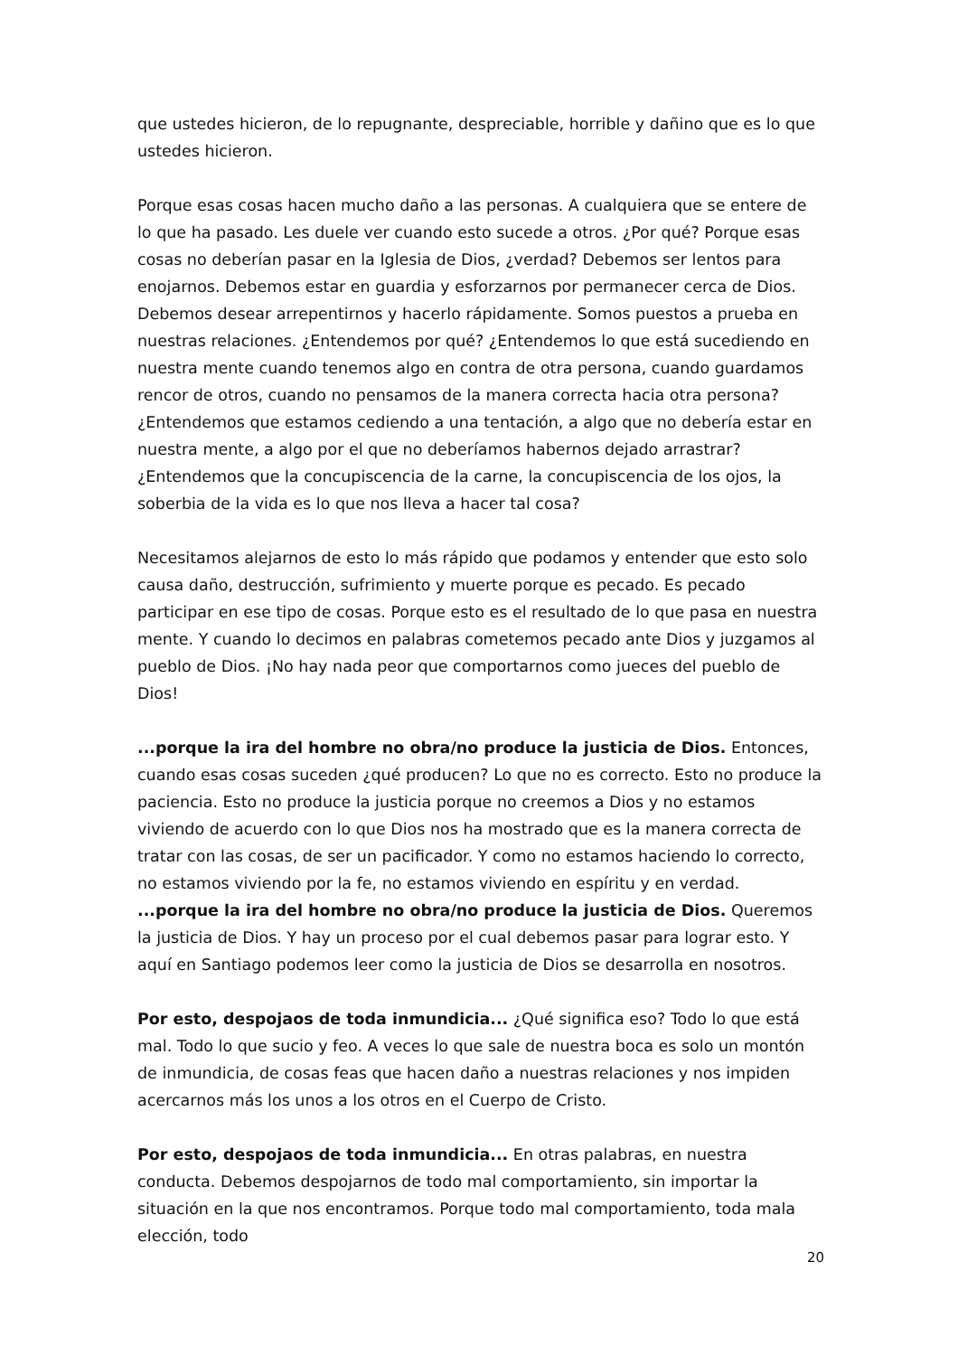que ustedes hicieron, de lo repugnante, despreciable, horrible y dañino que es lo que ustedes hicieron.
Porque esas cosas hacen mucho daño a las personas. A cualquiera que se entere de lo que ha pasado. Les duele ver cuando esto sucede a otros. ¿Por qué? Porque esas cosas no deberían pasar en la Iglesia de Dios, ¿verdad? Debemos ser lentos para enojarnos. Debemos estar en guardia y esforzarnos por permanecer cerca de Dios. Debemos desear arrepentirnos y hacerlo rápidamente. Somos puestos a prueba en nuestras relaciones. ¿Entendemos por qué? ¿Entendemos lo que está sucediendo en nuestra mente cuando tenemos algo en contra de otra persona, cuando guardamos rencor de otros, cuando no pensamos de la manera correcta hacia otra persona? ¿Entendemos que estamos cediendo a una tentación, a algo que no debería estar en nuestra mente, a algo por el que no deberíamos habernos dejado arrastrar? ¿Entendemos que la concupiscencia de la carne, la concupiscencia de los ojos, la soberbia de la vida es lo que nos lleva a hacer tal cosa?
Necesitamos alejarnos de esto lo más rápido que podamos y entender que esto solo causa daño, destrucción, sufrimiento y muerte porque es pecado. Es pecado participar en ese tipo de cosas. Porque esto es el resultado de lo que pasa en nuestra mente. Y cuando lo decimos en palabras cometemos pecado ante Dios y juzgamos al pueblo de Dios. ¡No hay nada peor que comportarnos como jueces del pueblo de Dios!
...porque la ira del hombre no obra/no produce la justicia de Dios. Entonces, cuando esas cosas suceden ¿qué producen? Lo que no es correcto. Esto no produce la paciencia. Esto no produce la justicia porque no creemos a Dios y no estamos viviendo de acuerdo con lo que Dios nos ha mostrado que es la manera correcta de tratar con las cosas, de ser un pacificador. Y como no estamos haciendo lo correcto, no estamos viviendo por la fe, no estamos viviendo en espíritu y en verdad.
...porque la ira del hombre no obra/no produce la justicia de Dios. Queremos la justicia de Dios. Y hay un proceso por el cual debemos pasar para lograr esto. Y aquí en Santiago podemos leer como la justicia de Dios se desarrolla en nosotros.
Por esto, despojaos de toda inmundicia... ¿Qué significa eso? Todo lo que está mal. Todo lo que sucio y feo. A veces lo que sale de nuestra boca es solo un montón de inmundicia, de cosas feas que hacen daño a nuestras relaciones y nos impiden acercarnos más los unos a los otros en el Cuerpo de Cristo.
Por esto, despojaos de toda inmundicia... En otras palabras, en nuestra conducta. Debemos despojarnos de todo mal comportamiento, sin importar la situación en la que nos encontramos. Porque todo mal comportamiento, toda mala elección, todo
20